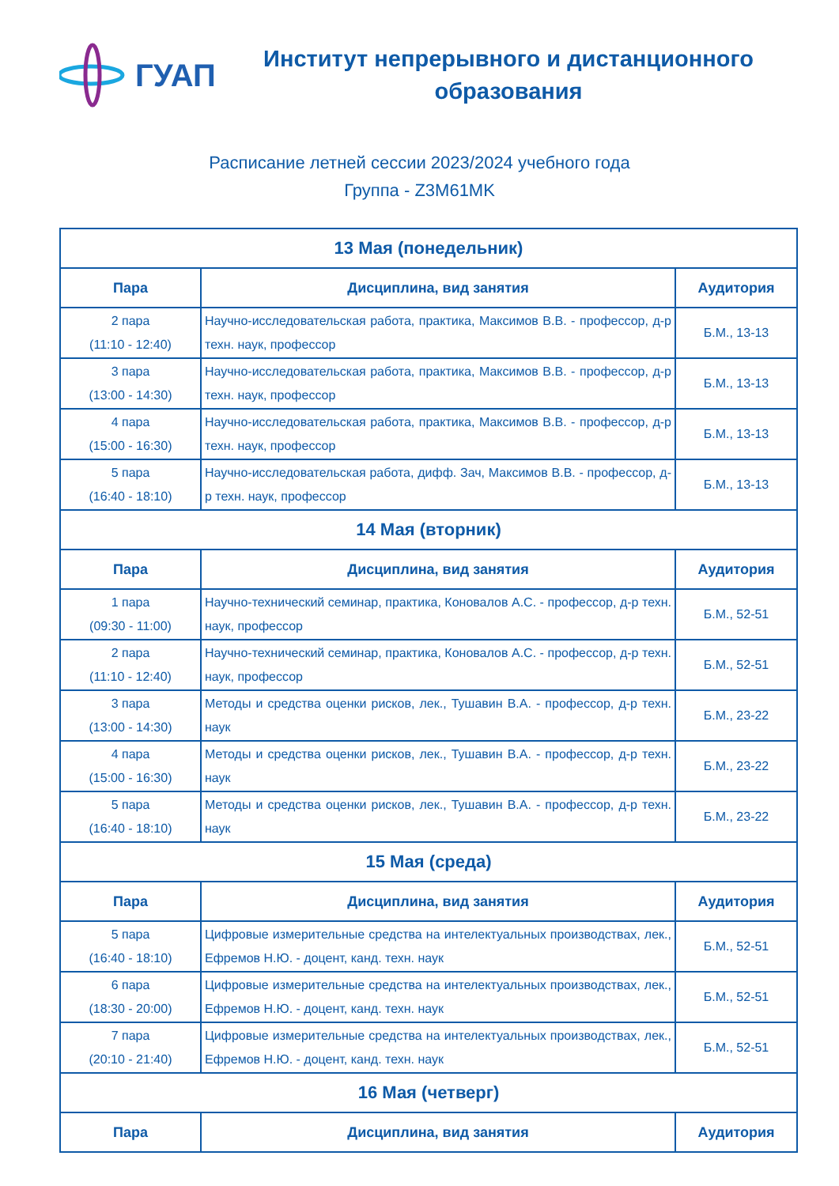ГУАП
Институт непрерывного и дистанционного образования
Расписание летней сессии 2023/2024 учебного года
Группа - Z3M61MK
| 13 Мая (понедельник) | | |
| Пара | Дисциплина, вид занятия | Аудитория |
| 2 пара (11:10 - 12:40) | Научно-исследовательская работа, практика, Максимов В.В. - профессор, д-р техн. наук, профессор | Б.М., 13-13 |
| 3 пара (13:00 - 14:30) | Научно-исследовательская работа, практика, Максимов В.В. - профессор, д-р техн. наук, профессор | Б.М., 13-13 |
| 4 пара (15:00 - 16:30) | Научно-исследовательская работа, практика, Максимов В.В. - профессор, д-р техн. наук, профессор | Б.М., 13-13 |
| 5 пара (16:40 - 18:10) | Научно-исследовательская работа, дифф. Зач, Максимов В.В. - профессор, д-р техн. наук, профессор | Б.М., 13-13 |
| 14 Мая (вторник) | | |
| Пара | Дисциплина, вид занятия | Аудитория |
| 1 пара (09:30 - 11:00) | Научно-технический семинар, практика, Коновалов А.С. - профессор, д-р техн. наук, профессор | Б.М., 52-51 |
| 2 пара (11:10 - 12:40) | Научно-технический семинар, практика, Коновалов А.С. - профессор, д-р техн. наук, профессор | Б.М., 52-51 |
| 3 пара (13:00 - 14:30) | Методы и средства оценки рисков, лек., Тушавин В.А. - профессор, д-р техн. наук | Б.М., 23-22 |
| 4 пара (15:00 - 16:30) | Методы и средства оценки рисков, лек., Тушавин В.А. - профессор, д-р техн. наук | Б.М., 23-22 |
| 5 пара (16:40 - 18:10) | Методы и средства оценки рисков, лек., Тушавин В.А. - профессор, д-р техн. наук | Б.М., 23-22 |
| 15 Мая (среда) | | |
| Пара | Дисциплина, вид занятия | Аудитория |
| 5 пара (16:40 - 18:10) | Цифровые измерительные средства на интелектуальных производствах, лек., Ефремов Н.Ю. - доцент, канд. техн. наук | Б.М., 52-51 |
| 6 пара (18:30 - 20:00) | Цифровые измерительные средства на интелектуальных производствах, лек., Ефремов Н.Ю. - доцент, канд. техн. наук | Б.М., 52-51 |
| 7 пара (20:10 - 21:40) | Цифровые измерительные средства на интелектуальных производствах, лек., Ефремов Н.Ю. - доцент, канд. техн. наук | Б.М., 52-51 |
| 16 Мая (четверг) | | |
| Пара | Дисциплина, вид занятия | Аудитория |